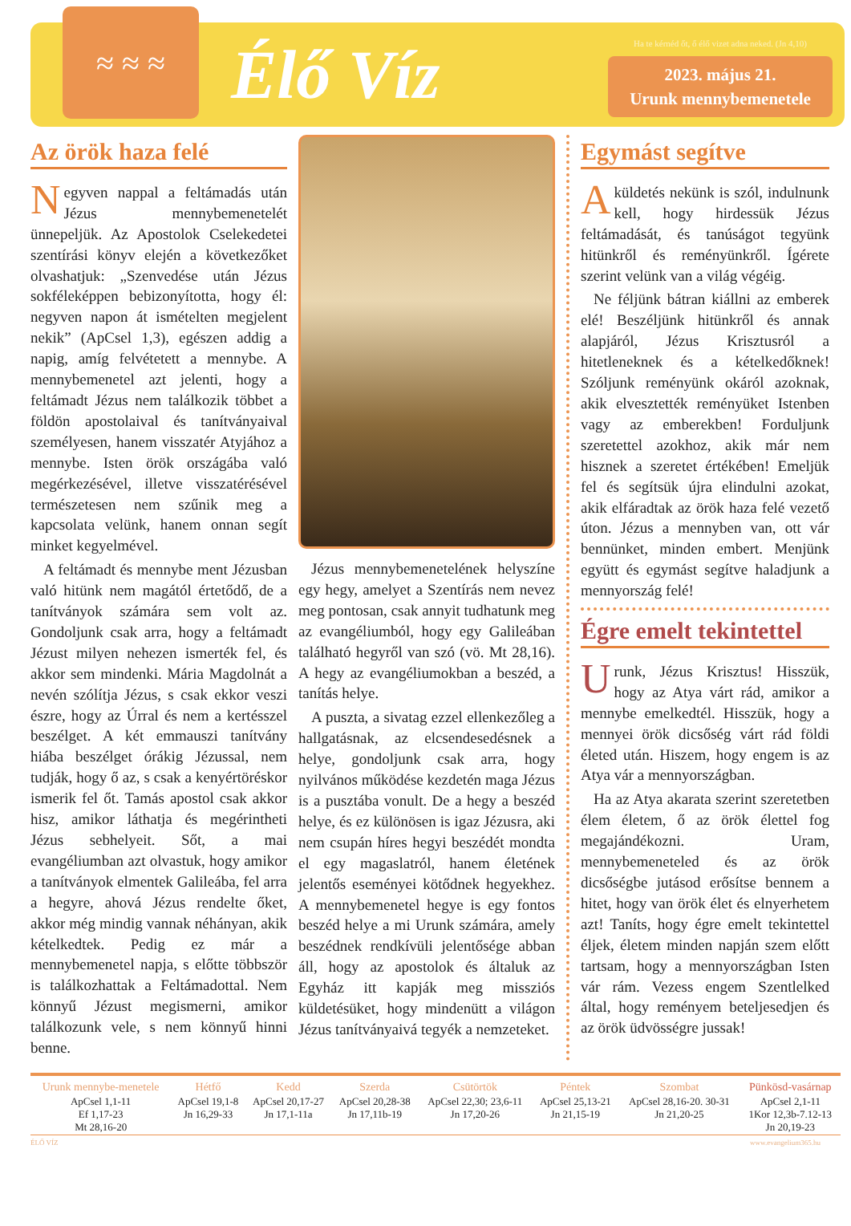≈ ≈ ≈
Élő Víz
Ha te kérnéd őt, ő élő vizet adna neked. (Jn 4,10)
2023. május 21.
Urunk mennybemenetele
Az örök haza felé
Negyven nappal a feltámadás után Jézus mennybemenetelét ünnepeljük. Az Apostolok Cselekedetei szentírási könyv elején a következőket olvashatjuk: „Szenvedése után Jézus sokféleképpen bebizonyította, hogy él: negyven napon át ismételten megjelent nekik” (ApCsel 1,3), egészen addig a napig, amíg felvétetett a mennybe. A mennybemenetel azt jelenti, hogy a feltámadt Jézus nem találkozik többet a földön apostolaival és tanítványaival személyesen, hanem visszatér Atyjához a mennybe. Isten örök országába való megérkezésével, illetve visszatérésével természetesen nem szűnik meg a kapcsolata velünk, hanem onnan segít minket kegyelmével.
A feltámadt és mennybe ment Jézusban való hitünk nem magától értetődő, de a tanítványok számára sem volt az. Gondoljunk csak arra, hogy a feltámadt Jézust milyen nehezen ismerték fel, és akkor sem mindenki. Mária Magdolnát a nevén szólítja Jézus, s csak ekkor veszi észre, hogy az Úrral és nem a kertésszel beszélget. A két emmauszi tanítvány hiába beszélget órákig Jézussal, nem tudják, hogy ő az, s csak a kenyértöréskor ismerik fel őt. Tamás apostol csak akkor hisz, amikor láthatja és megérintheti Jézus sebhelyeit. Sőt, a mai evangéliumban azt olvastuk, hogy amikor a tanítványok elmentek Galileába, fel arra a hegyre, ahová Jézus rendelte őket, akkor még mindig vannak néhányan, akik kételkedtek. Pedig ez már a mennybemenetel napja, s előtte többször is találkozhattak a Feltámadottal. Nem könnyű Jézust megismerni, amikor találkozunk vele, s nem könnyű hinni benne.
Jézus mennybemenetelének helyszíne egy hegy, amelyet a Szentírás nem nevez meg pontosan, csak annyit tudhatunk meg az evangéliumból, hogy egy Galileában található hegyről van szó (vö. Mt 28,16). A hegy az evangéliumokban a beszéd, a tanítás helye.
A puszta, a sivatag ezzel ellenkezőleg a hallgatásnak, az elcsendesedésnek a helye, gondoljunk csak arra, hogy nyilvános működése kezdetén maga Jézus is a pusztába vonult. De a hegy a beszéd helye, és ez különösen is igaz Jézusra, aki nem csupán híres hegyi beszédét mondta el egy magaslatról, hanem életének jelentős eseményei kötődnek hegyekhez. A mennybemenetel hegye is egy fontos beszéd helye a mi Urunk számára, amely beszédnek rendkívüli jelentősége abban áll, hogy az apostolok és általuk az Egyház itt kapják meg missziós küldetésüket, hogy mindenütt a világon Jézus tanítványaivá tegyék a nemzeteket.
Egymást segítve
A küldetés nekünk is szól, indulnunk kell, hogy hirdessük Jézus feltámadását, és tanúságot tegyünk hitünkről és reményünkről. Ígérete szerint velünk van a világ végéig.
Ne féljünk bátran kiállni az emberek elé! Beszéljünk hitünkről és annak alapjáról, Jézus Krisztusról a hitetleneknek és a kételkedőknek! Szóljunk reményünk okáról azoknak, akik elvesztették reményüket Istenben vagy az emberekben! Forduljunk szeretettel azokhoz, akik már nem hisznek a szeretet értékében! Emeljük fel és segítsük újra elindulni azokat, akik elfáradtak az örök haza felé vezető úton. Jézus a mennyben van, ott vár bennünket, minden embert. Menjünk együtt és egymást segítve haladjunk a mennyország felé!
Égre emelt tekintettel
Urunk, Jézus Krisztus! Hisszük, hogy az Atya várt rád, amikor a mennybe emelkedtél. Hisszük, hogy a mennyei örök dicsőség várt rád földi életed után. Hiszem, hogy engem is az Atya vár a mennyországban.
Ha az Atya akarata szerint szeretetben élem életem, ő az örök élettel fog megajándékozni. Uram, mennybemeneteled és az örök dicsőségbe jutásod erősítse bennem a hitet, hogy van örök élet és elnyerhetem azt! Taníts, hogy égre emelt tekintettel éljek, életem minden napján szem előtt tartsam, hogy a mennyországban Isten vár rám. Vezess engem Szentlelked által, hogy reményem beteljesedjen és az örök üdvösségre jussak!
| Urunk mennybe-menetele | Hétfő | Kedd | Szerda | Csütörtök | Péntek | Szombat | Pünkösd-vasárnap |
| --- | --- | --- | --- | --- | --- | --- | --- |
| ApCsel 1,1-11 Ef 1,17-23 Mt 28,16-20 | ApCsel 19,1-8 Jn 16,29-33 | ApCsel 20,17-27 Jn 17,1-11a | ApCsel 20,28-38 Jn 17,11b-19 | ApCsel 22,30; 23,6-11 Jn 17,20-26 | ApCsel 25,13-21 Jn 21,15-19 | ApCsel 28,16-20. 30-31 Jn 21,20-25 | ApCsel 2,1-11 1Kor 12,3b-7.12-13 Jn 20,19-23 |
ÉLŐ VÍZ www.evangelium365.hu